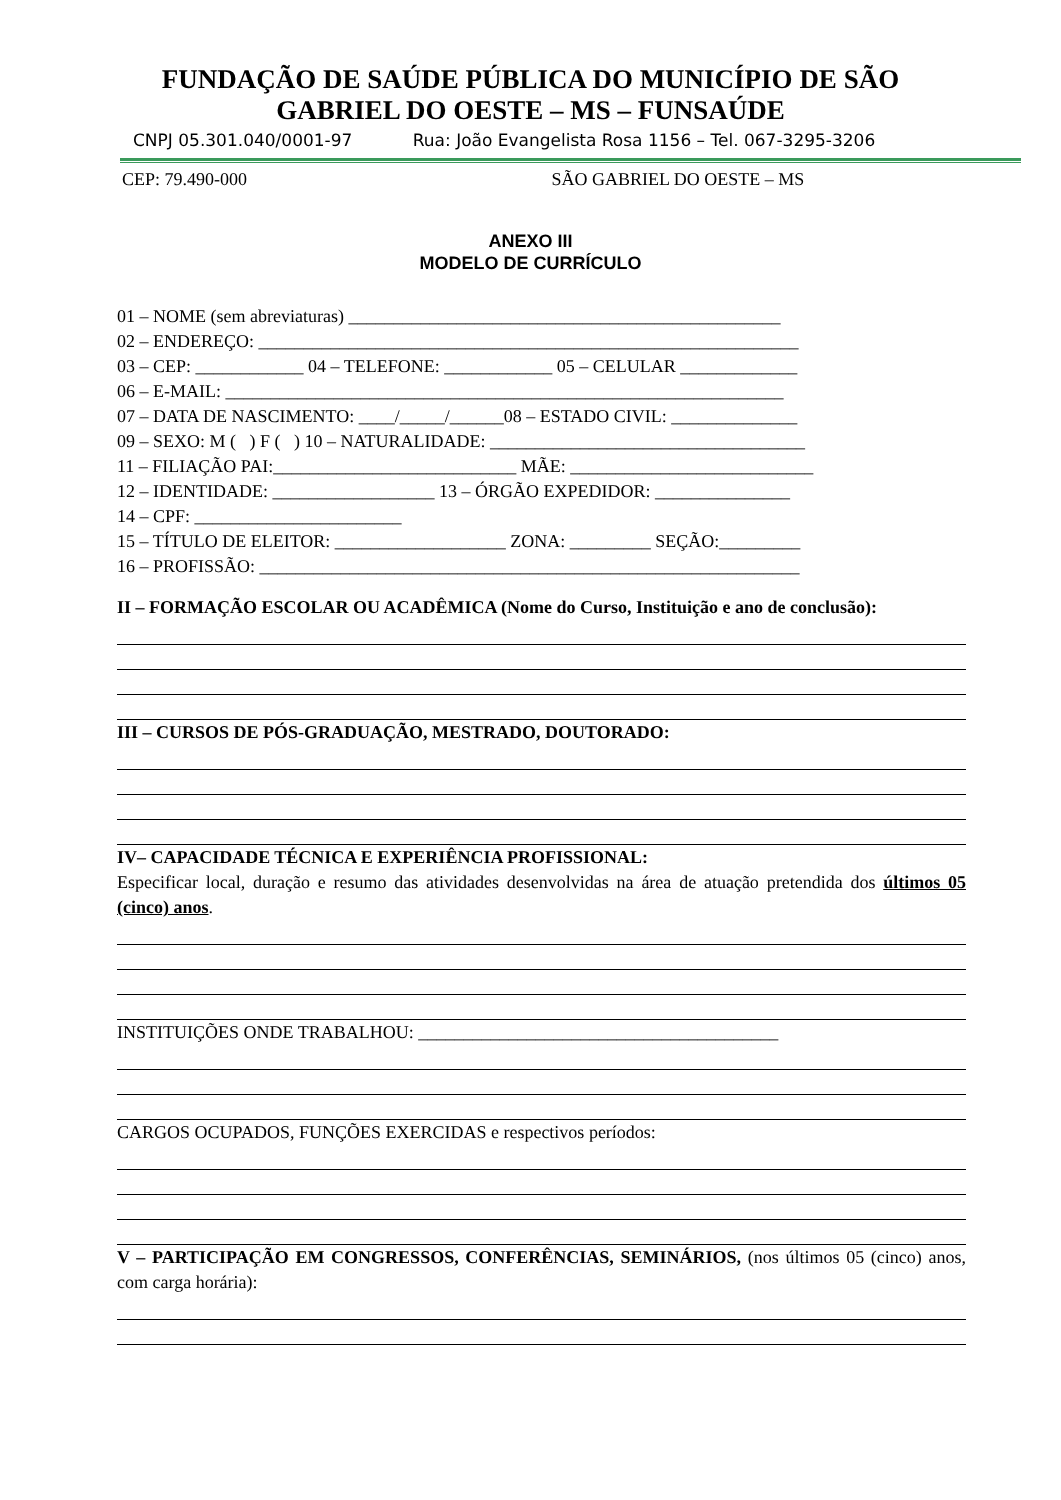FUNDAÇÃO DE SAÚDE PÚBLICA DO MUNICÍPIO DE SÃO
GABRIEL DO OESTE – MS – FUNSAÚDE
CNPJ 05.301.040/0001-97 Rua: João Evangelista Rosa 1156 – Tel. 067-3295-3206
CEP: 79.490-000 SÃO GABRIEL DO OESTE – MS
ANEXO III
MODELO DE CURRÍCULO
01 – NOME (sem abreviaturas) ________________________________________________
02 – ENDEREÇO: ____________________________________________________________
03 – CEP: ____________ 04 – TELEFONE: ____________ 05 – CELULAR _____________
06 – E-MAIL: ______________________________________________________________
07 – DATA DE NASCIMENTO: ____/_____/______08 – ESTADO CIVIL: ______________
09 – SEXO: M ( ) F ( ) 10 – NATURALIDADE: ___________________________________
11 – FILIAÇÃO PAI:___________________________ MÃE: ___________________________
12 – IDENTIDADE: __________________ 13 – ÓRGÃO EXPEDIDOR: _______________
14 – CPF: _______________________
15 – TÍTULO DE ELEITOR: ___________________ ZONA: _________ SEÇÃO:_________
16 – PROFISSÃO: ____________________________________________________________
II – FORMAÇÃO ESCOLAR OU ACADÊMICA (Nome do Curso, Instituição e ano de conclusão):
III – CURSOS DE PÓS-GRADUAÇÃO, MESTRADO, DOUTORADO:
IV– CAPACIDADE TÉCNICA E EXPERIÊNCIA PROFISSIONAL:
Especificar local, duração e resumo das atividades desenvolvidas na área de atuação pretendida dos últimos 05 (cinco) anos.
INSTITUIÇÕES ONDE TRABALHOU: ________________________________________
CARGOS OCUPADOS, FUNÇÕES EXERCIDAS e respectivos períodos:
V – PARTICIPAÇÃO EM CONGRESSOS, CONFERÊNCIAS, SEMINÁRIOS, (nos últimos 05 (cinco) anos, com carga horária):